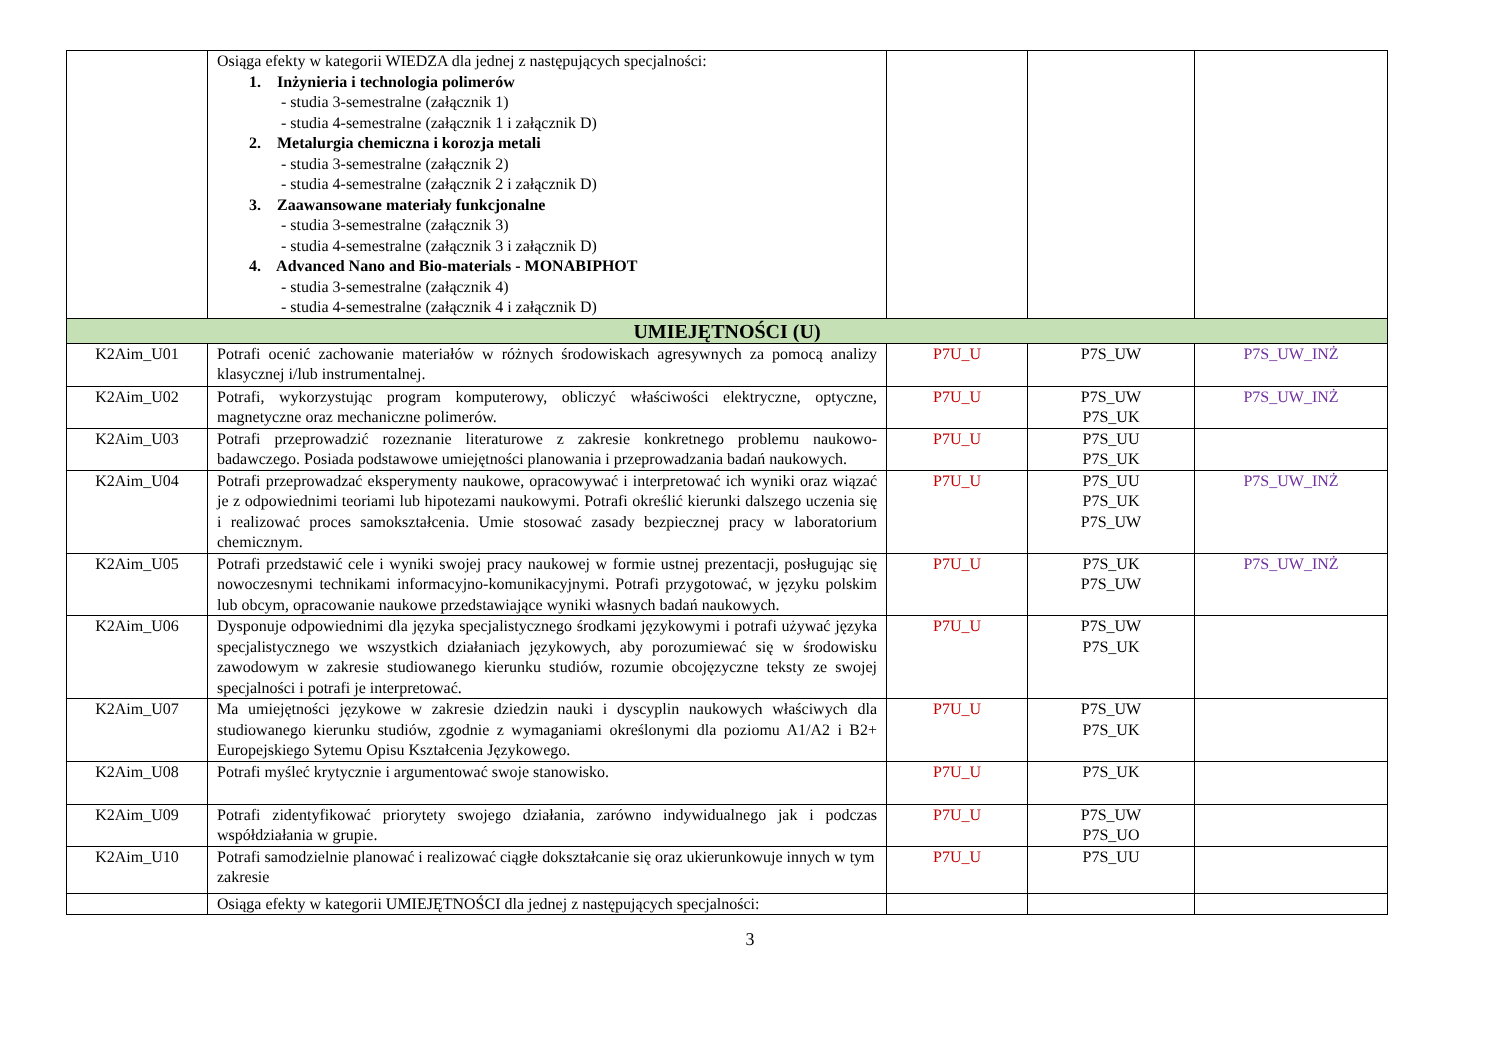| | Osiąga efekty w kategorii WIEDZA dla jednej z następujących specjalności: 1. Inżynieria i technologia polimerów - studia 3-semestralne (załącznik 1) - studia 4-semestralne (załącznik 1 i załącznik D) 2. Metalurgia chemiczna i korozja metali - studia 3-semestralne (załącznik 2) - studia 4-semestralne (załącznik 2 i załącznik D) 3. Zaawansowane materiały funkcjonalne - studia 3-semestralne (załącznik 3) - studia 4-semestralne (załącznik 3 i załącznik D) 4. Advanced Nano and Bio-materials - MONABIPHOT - studia 3-semestralne (załącznik 4) - studia 4-semestralne (załącznik 4 i załącznik D) | | | |
| UMIEJĘTNOŚCI (U) | | | | |
| K2Aim_U01 | Potrafi ocenić zachowanie materiałów w różnych środowiskach agresywnych za pomocą analizy klasycznej i/lub instrumentalnej. | P7U_U | P7S_UW | P7S_UW_INŻ |
| K2Aim_U02 | Potrafi, wykorzystując program komputerowy, obliczyć właściwości elektryczne, optyczne, magnetyczne oraz mechaniczne polimerów. | P7U_U | P7S_UW P7S_UK | P7S_UW_INŻ |
| K2Aim_U03 | Potrafi przeprowadzić rozeznanie literaturowe z zakresie konkretnego problemu naukowo-badawczego. Posiada podstawowe umiejętności planowania i przeprowadzania badań naukowych. | P7U_U | P7S_UU P7S_UK | |
| K2Aim_U04 | Potrafi przeprowadzać eksperymenty naukowe, opracowywać i interpretować ich wyniki oraz wiązać je z odpowiednimi teoriami lub hipotezami naukowymi. Potrafi określić kierunki dalszego uczenia się i realizować proces samokształcenia. Umie stosować zasady bezpiecznej pracy w laboratorium chemicznym. | P7U_U | P7S_UU P7S_UK P7S_UW | P7S_UW_INŻ |
| K2Aim_U05 | Potrafi przedstawić cele i wyniki swojej pracy naukowej w formie ustnej prezentacji, posługując się nowoczesnymi technikami informacyjno-komunikacyjnymi. Potrafi przygotować, w języku polskim lub obcym, opracowanie naukowe przedstawiające wyniki własnych badań naukowych. | P7U_U | P7S_UK P7S_UW | P7S_UW_INŻ |
| K2Aim_U06 | Dysponuje odpowiednimi dla języka specjalistycznego środkami językowymi i potrafi używać języka specjalistycznego we wszystkich działaniach językowych, aby porozumiewać się w środowisku zawodowym w zakresie studiowanego kierunku studiów, rozumie obcojęzyczne teksty ze swojej specjalności i potrafi je interpretować. | P7U_U | P7S_UW P7S_UK | |
| K2Aim_U07 | Ma umiejętności językowe w zakresie dziedzin nauki i dyscyplin naukowych właściwych dla studiowanego kierunku studiów, zgodnie z wymaganiami określonymi dla poziomu A1/A2 i B2+ Europejskiego Sytemu Opisu Kształcenia Językowego. | P7U_U | P7S_UW P7S_UK | |
| K2Aim_U08 | Potrafi myśleć krytycznie i argumentować swoje stanowisko. | P7U_U | P7S_UK | |
| K2Aim_U09 | Potrafi zidentyfikować priorytety swojego działania, zarówno indywidualnego jak i podczas współdziałania w grupie. | P7U_U | P7S_UW P7S_UO | |
| K2Aim_U10 | Potrafi samodzielnie planować i realizować ciągłe dokształcanie się oraz ukierunkowuje innych w tym zakresie | P7U_U | P7S_UU | |
| | Osiąga efekty w kategorii UMIEJĘTNOŚCI dla jednej z następujących specjalności: | | | |
3